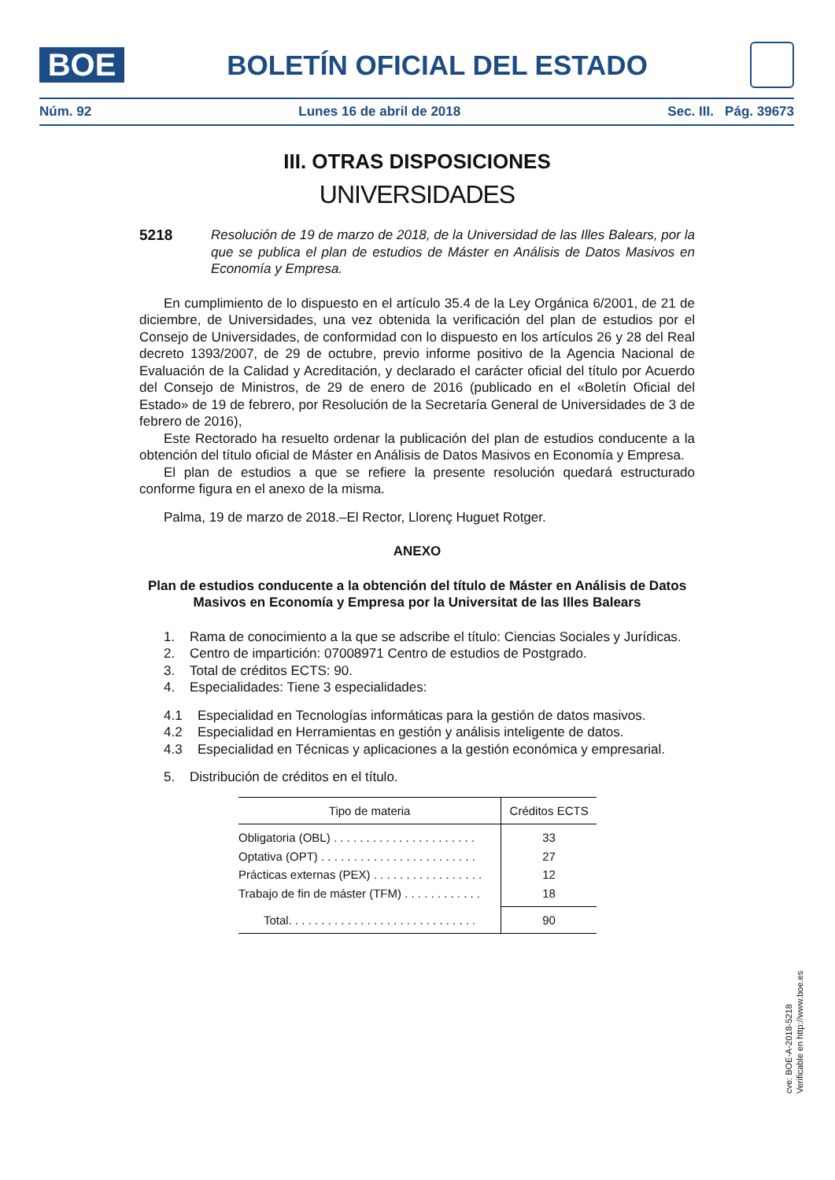BOE
BOLETÍN OFICIAL DEL ESTADO
Núm. 92 Lunes 16 de abril de 2018 Sec. III. Pág. 39673
III. OTRAS DISPOSICIONES
UNIVERSIDADES
5218 Resolución de 19 de marzo de 2018, de la Universidad de las Illes Balears, por la que se publica el plan de estudios de Máster en Análisis de Datos Masivos en Economía y Empresa.
En cumplimiento de lo dispuesto en el artículo 35.4 de la Ley Orgánica 6/2001, de 21 de diciembre, de Universidades, una vez obtenida la verificación del plan de estudios por el Consejo de Universidades, de conformidad con lo dispuesto en los artículos 26 y 28 del Real decreto 1393/2007, de 29 de octubre, previo informe positivo de la Agencia Nacional de Evaluación de la Calidad y Acreditación, y declarado el carácter oficial del título por Acuerdo del Consejo de Ministros, de 29 de enero de 2016 (publicado en el «Boletín Oficial del Estado» de 19 de febrero, por Resolución de la Secretaría General de Universidades de 3 de febrero de 2016),
Este Rectorado ha resuelto ordenar la publicación del plan de estudios conducente a la obtención del título oficial de Máster en Análisis de Datos Masivos en Economía y Empresa.
El plan de estudios a que se refiere la presente resolución quedará estructurado conforme figura en el anexo de la misma.
Palma, 19 de marzo de 2018.–El Rector, Llorenç Huguet Rotger.
ANEXO
Plan de estudios conducente a la obtención del título de Máster en Análisis de Datos Masivos en Economía y Empresa por la Universitat de las Illes Balears
1. Rama de conocimiento a la que se adscribe el título: Ciencias Sociales y Jurídicas.
2. Centro de impartición: 07008971 Centro de estudios de Postgrado.
3. Total de créditos ECTS: 90.
4. Especialidades: Tiene 3 especialidades:
4.1 Especialidad en Tecnologías informáticas para la gestión de datos masivos.
4.2 Especialidad en Herramientas en gestión y análisis inteligente de datos.
4.3 Especialidad en Técnicas y aplicaciones a la gestión económica y empresarial.
5. Distribución de créditos en el título.
| Tipo de materia | Créditos ECTS |
| --- | --- |
| Obligatoria (OBL) . . . . . . . . . . . . . . . . . . . . . . | 33 |
| Optativa (OPT) . . . . . . . . . . . . . . . . . . . . . . . . | 27 |
| Prácticas externas (PEX) . . . . . . . . . . . . . . . . . | 12 |
| Trabajo de fin de máster (TFM) . . . . . . . . . . . . | 18 |
| Total. . . . . . . . . . . . . . . . . . . . . . . . . . . . . | 90 |
cve: BOE-A-2018-5218
Verificable en http://www.boe.es